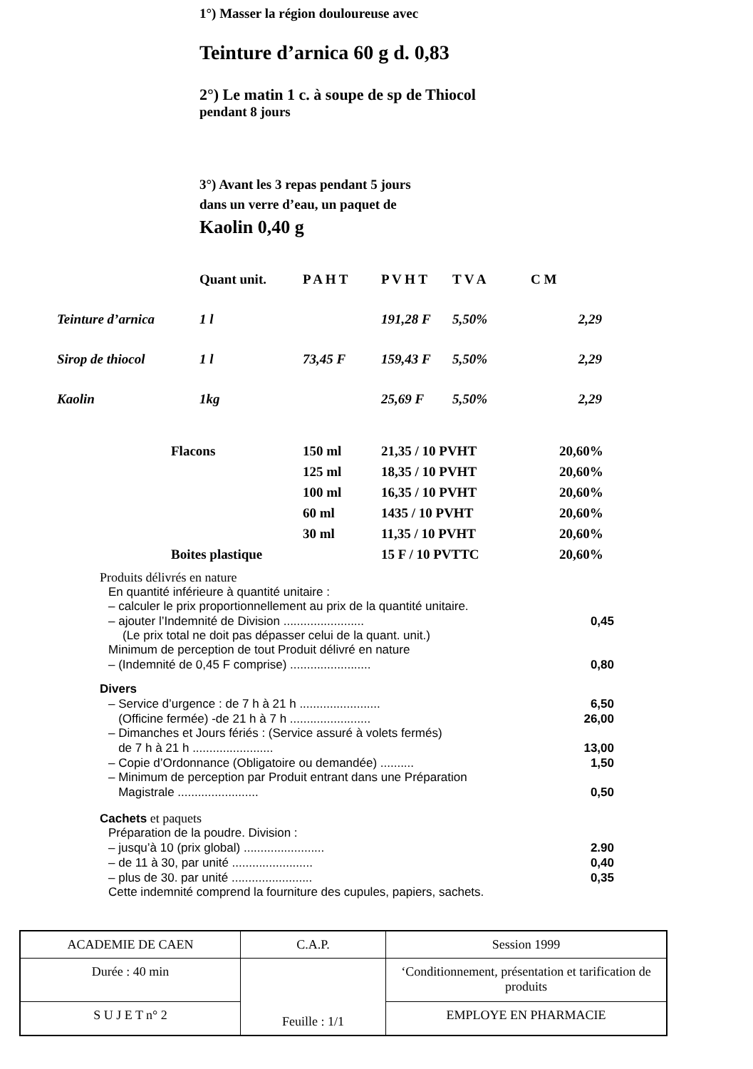1°) Masser la région douloureuse avec
Teinture d’arnica 60 g d. 0,83
2°) Le matin 1 c. à soupe de sp de Thiocol
pendant 8 jours
3°) Avant les 3 repas pendant 5 jours
dans un verre d’eau, un paquet de
Kaolin 0,40 g
| | Quant unit. | P A H T | P V H T | T V A | C M |
| Teinture d’arnica | 1 l | | 191,28 F | 5,50% | 2,29 |
| Sirop de thiocol | 1 l | 73,45 F | 159,43 F | 5,50% | 2,29 |
| Kaolin | 1kg | | 25,69 F | 5,50% | 2,29 |
| Flacons | 150 ml | 21,35 / 10 PVHT | 20,60% |
| | 125 ml | 18,35 / 10 PVHT | 20,60% |
| | 100 ml | 16,35 / 10 PVHT | 20,60% |
| | 60 ml | 1435 / 10 PVHT | 20,60% |
| | 30 ml | 11,35 / 10 PVHT | 20,60% |
| Boites plastique | | 15 F / 10 PVTTC | 20,60% |
Produits délivrés en nature
En quantité inférieure à quantité unitaire :
– calculer le prix proportionnellement au prix de la quantité unitaire.
– ajouter l’Indemnité de Division ........................ 0,45
(Le prix total ne doit pas dépasser celui de la quant. unit.)
Minimum de perception de tout Produit délivré en nature
– (Indemnité de 0,45 F comprise) ........................ 0,80
Divers
– Service d’urgence : de 7 h à 21 h ........................ 6,50
(Officine fermée) -de 21 h à 7 h ........................ 26,00
– Dimanches et Jours fériés : (Service assuré à volets fermés)
de 7 h à 21 h ........................ 13,00
– Copie d’Ordonnance (Obligatoire ou demandée) .......... 1,50
– Minimum de perception par Produit entrant dans une Préparation
Magistrale ........................ 0,50
Cachets et paquets
Préparation de la poudre. Division :
– jusqu’à 10 (prix global) ........................ 2.90
– de 11 à 30, par unité ........................ 0,40
– plus de 30. par unité ........................ 0,35
Cette indemnité comprend la fourniture des cupules, papiers, sachets.
| ACADEMIE DE CAEN | C.A.P. | Session 1999 |
| Durée : 40 min | Feuille : 1/1 | ‘Conditionnement, présentation et tarification de produits |
| S U J E T n° 2 | | EMPLOYE EN PHARMACIE |